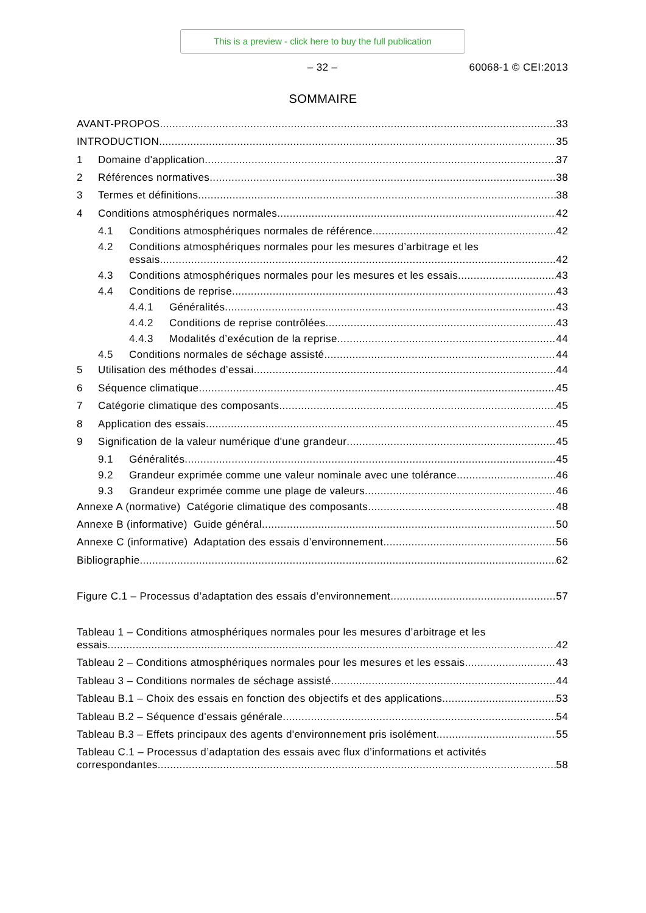This is a preview - click here to buy the full publication
– 32 –
60068-1 © CEI:2013
SOMMAIRE
AVANT-PROPOS 33
INTRODUCTION 35
1 Domaine d'application 37
2 Références normatives 38
3 Termes et définitions 38
4 Conditions atmosphériques normales 42
4.1 Conditions atmosphériques normales de référence 42
4.2 Conditions atmosphériques normales pour les mesures d’arbitrage et les
essais 42
4.3 Conditions atmosphériques normales pour les mesures et les essais 43
4.4 Conditions de reprise 43
4.4.1 Généralités 43
4.4.2 Conditions de reprise contrôlées 43
4.4.3 Modalités d’exécution de la reprise 44
4.5 Conditions normales de séchage assisté 44
5 Utilisation des méthodes d’essai 44
6 Séquence climatique 45
7 Catégorie climatique des composants 45
8 Application des essais 45
9 Signification de la valeur numérique d'une grandeur 45
9.1 Généralités 45
9.2 Grandeur exprimée comme une valeur nominale avec une tolérance 46
9.3 Grandeur exprimée comme une plage de valeurs 46
Annexe A (normative) Catégorie climatique des composants 48
Annexe B (informative) Guide général 50
Annexe C (informative) Adaptation des essais d’environnement 56
Bibliographie 62
Figure C.1 – Processus d’adaptation des essais d’environnement 57
Tableau 1 – Conditions atmosphériques normales pour les mesures d’arbitrage et les
essais 42
Tableau 2 – Conditions atmosphériques normales pour les mesures et les essais 43
Tableau 3 – Conditions normales de séchage assisté 44
Tableau B.1 – Choix des essais en fonction des objectifs et des applications 53
Tableau B.2 – Séquence d’essais générale 54
Tableau B.3 – Effets principaux des agents d'environnement pris isolément 55
Tableau C.1 – Processus d’adaptation des essais avec flux d’informations et activités
correspondantes 58